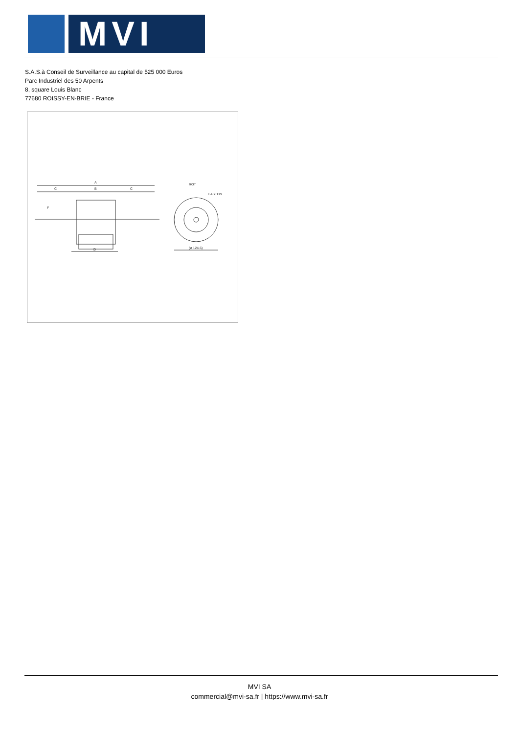MVI
S.A.S.à Conseil de Surveillance au capital de 525 000 Euros
Parc Industriel des 50 Arpents
8, square Louis Blanc
77680 ROISSY-EN-BRIE - France
A
C
B
C
F
D
(ø 124.6)
ROT
FASTON
MVI SA
commercial@mvi-sa.fr | https://www.mvi-sa.fr